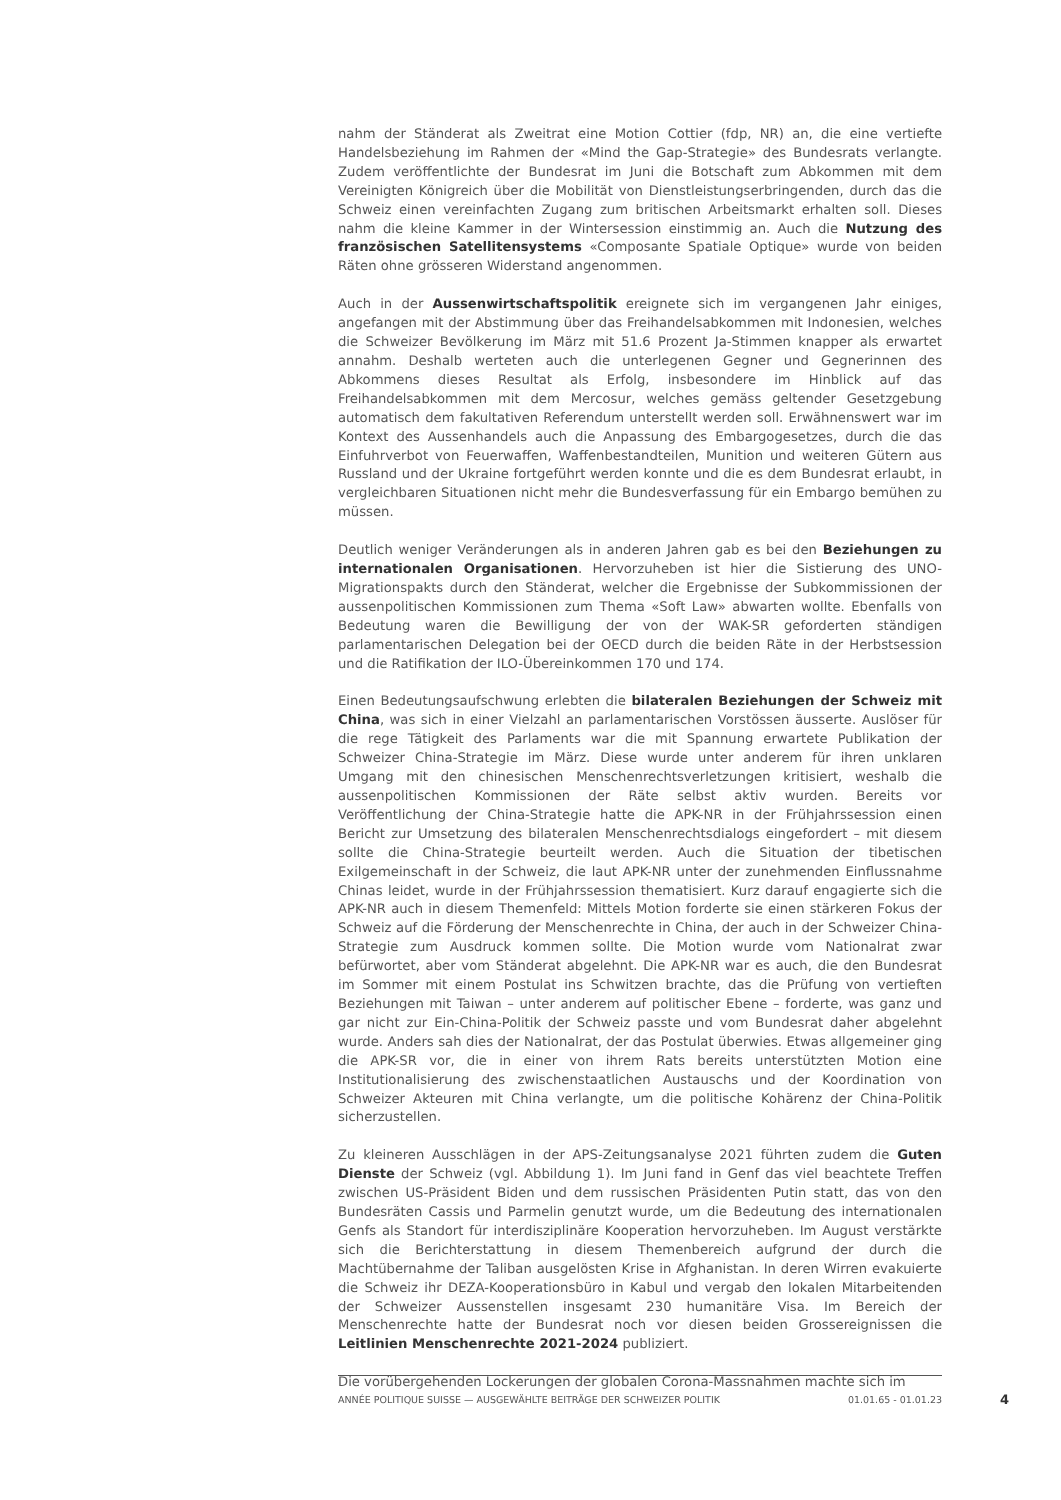nahm der Ständerat als Zweitrat eine Motion Cottier (fdp, NR) an, die eine vertiefte Handelsbeziehung im Rahmen der «Mind the Gap-Strategie» des Bundesrats verlangte. Zudem veröffentlichte der Bundesrat im Juni die Botschaft zum Abkommen mit dem Vereinigten Königreich über die Mobilität von Dienstleistungserbringenden, durch das die Schweiz einen vereinfachten Zugang zum britischen Arbeitsmarkt erhalten soll. Dieses nahm die kleine Kammer in der Wintersession einstimmig an. Auch die Nutzung des französischen Satellitensystems «Composante Spatiale Optique» wurde von beiden Räten ohne grösseren Widerstand angenommen.
Auch in der Aussenwirtschaftspolitik ereignete sich im vergangenen Jahr einiges, angefangen mit der Abstimmung über das Freihandelsabkommen mit Indonesien, welches die Schweizer Bevölkerung im März mit 51.6 Prozent Ja-Stimmen knapper als erwartet annahm. Deshalb werteten auch die unterlegenen Gegner und Gegnerinnen des Abkommens dieses Resultat als Erfolg, insbesondere im Hinblick auf das Freihandelsabkommen mit dem Mercosur, welches gemäss geltender Gesetzgebung automatisch dem fakultativen Referendum unterstellt werden soll. Erwähnenswert war im Kontext des Aussenhandels auch die Anpassung des Embargogesetzes, durch die das Einfuhrverbot von Feuerwaffen, Waffenbestandteilen, Munition und weiteren Gütern aus Russland und der Ukraine fortgeführt werden konnte und die es dem Bundesrat erlaubt, in vergleichbaren Situationen nicht mehr die Bundesverfassung für ein Embargo bemühen zu müssen.
Deutlich weniger Veränderungen als in anderen Jahren gab es bei den Beziehungen zu internationalen Organisationen. Hervorzuheben ist hier die Sistierung des UNO-Migrationspakts durch den Ständerat, welcher die Ergebnisse der Subkommissionen der aussenpolitischen Kommissionen zum Thema «Soft Law» abwarten wollte. Ebenfalls von Bedeutung waren die Bewilligung der von der WAK-SR geforderten ständigen parlamentarischen Delegation bei der OECD durch die beiden Räte in der Herbstsession und die Ratifikation der ILO-Übereinkommen 170 und 174.
Einen Bedeutungsaufschwung erlebten die bilateralen Beziehungen der Schweiz mit China, was sich in einer Vielzahl an parlamentarischen Vorstössen äusserte. Auslöser für die rege Tätigkeit des Parlaments war die mit Spannung erwartete Publikation der Schweizer China-Strategie im März. Diese wurde unter anderem für ihren unklaren Umgang mit den chinesischen Menschenrechtsverletzungen kritisiert, weshalb die aussenpolitischen Kommissionen der Räte selbst aktiv wurden. Bereits vor Veröffentlichung der China-Strategie hatte die APK-NR in der Frühjahrssession einen Bericht zur Umsetzung des bilateralen Menschenrechtsdialogs eingefordert – mit diesem sollte die China-Strategie beurteilt werden. Auch die Situation der tibetischen Exilgemeinschaft in der Schweiz, die laut APK-NR unter der zunehmenden Einflussnahme Chinas leidet, wurde in der Frühjahrssession thematisiert. Kurz darauf engagierte sich die APK-NR auch in diesem Themenfeld: Mittels Motion forderte sie einen stärkeren Fokus der Schweiz auf die Förderung der Menschenrechte in China, der auch in der Schweizer China-Strategie zum Ausdruck kommen sollte. Die Motion wurde vom Nationalrat zwar befürwortet, aber vom Ständerat abgelehnt. Die APK-NR war es auch, die den Bundesrat im Sommer mit einem Postulat ins Schwitzen brachte, das die Prüfung von vertieften Beziehungen mit Taiwan – unter anderem auf politischer Ebene – forderte, was ganz und gar nicht zur Ein-China-Politik der Schweiz passte und vom Bundesrat daher abgelehnt wurde. Anders sah dies der Nationalrat, der das Postulat überwies. Etwas allgemeiner ging die APK-SR vor, die in einer von ihrem Rats bereits unterstützten Motion eine Institutionalisierung des zwischenstaatlichen Austauschs und der Koordination von Schweizer Akteuren mit China verlangte, um die politische Kohärenz der China-Politik sicherzustellen.
Zu kleineren Ausschlägen in der APS-Zeitungsanalyse 2021 führten zudem die Guten Dienste der Schweiz (vgl. Abbildung 1). Im Juni fand in Genf das viel beachtete Treffen zwischen US-Präsident Biden und dem russischen Präsidenten Putin statt, das von den Bundesräten Cassis und Parmelin genutzt wurde, um die Bedeutung des internationalen Genfs als Standort für interdisziplinäre Kooperation hervorzuheben. Im August verstärkte sich die Berichterstattung in diesem Themenbereich aufgrund der durch die Machtübernahme der Taliban ausgelösten Krise in Afghanistan. In deren Wirren evakuierte die Schweiz ihr DEZA-Kooperationsbüro in Kabul und vergab den lokalen Mitarbeitenden der Schweizer Aussenstellen insgesamt 230 humanitäre Visa. Im Bereich der Menschenrechte hatte der Bundesrat noch vor diesen beiden Grossereignissen die Leitlinien Menschenrechte 2021-2024 publiziert.
Die vorübergehenden Lockerungen der globalen Corona-Massnahmen machte sich im
ANNÉE POLITIQUE SUISSE — AUSGEWÄHLTE BEITRÄGE DER SCHWEIZER POLITIK 01.01.65 - 01.01.23
4